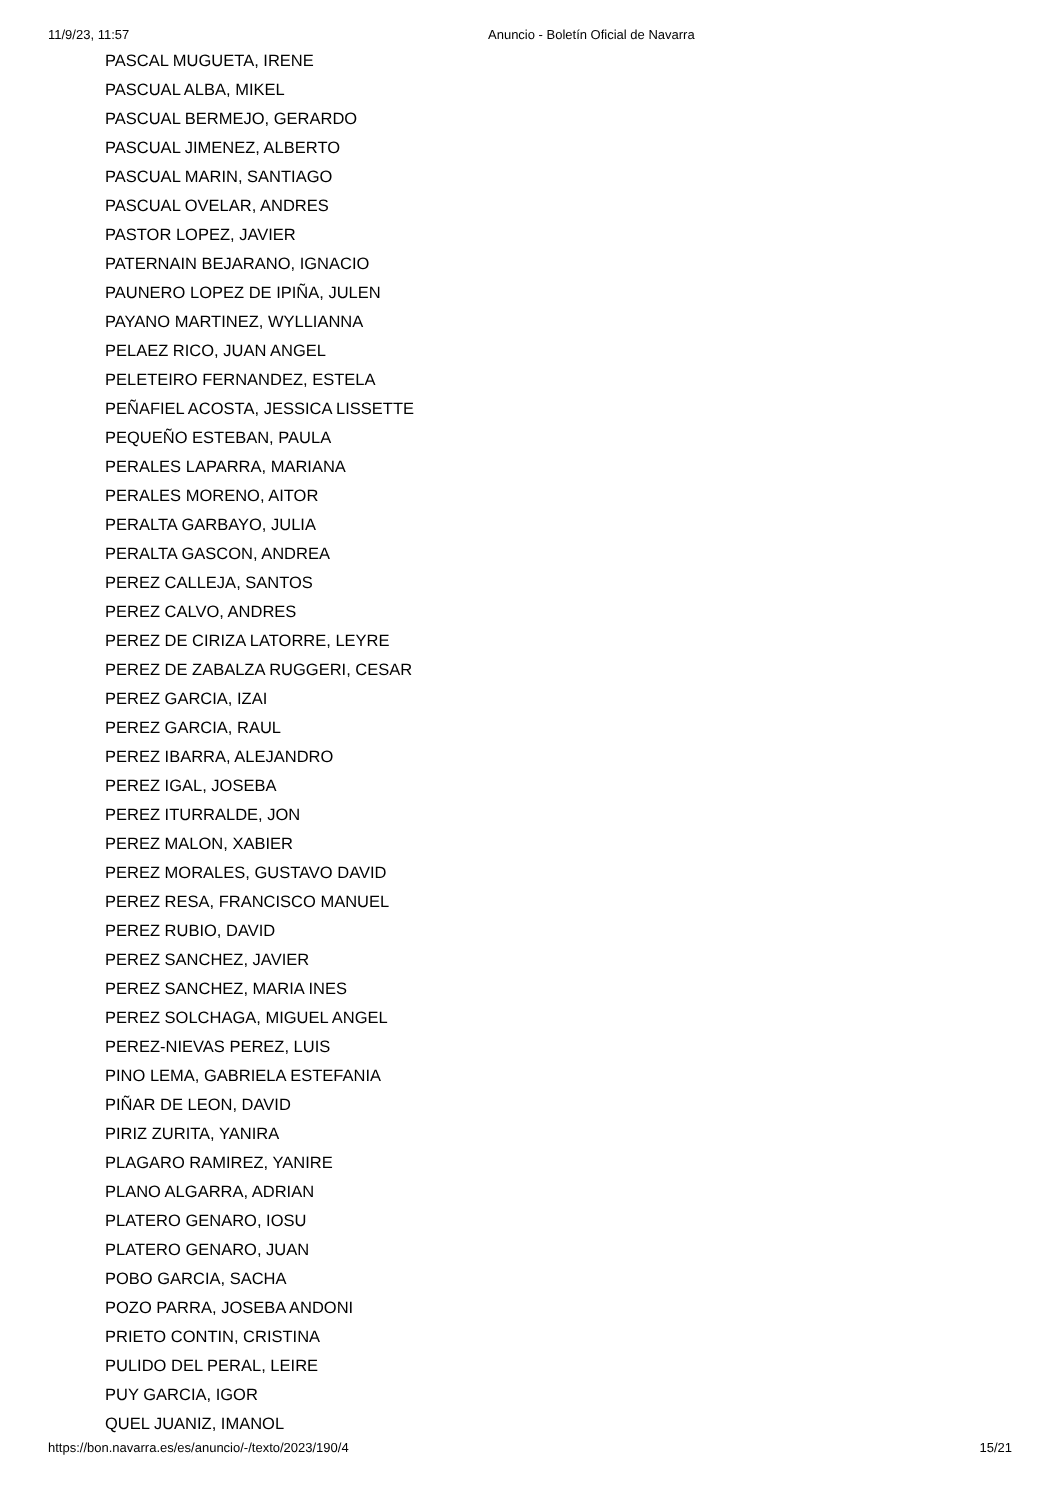11/9/23, 11:57 Anuncio - Boletín Oficial de Navarra
PASCAL MUGUETA, IRENE
PASCUAL ALBA, MIKEL
PASCUAL BERMEJO, GERARDO
PASCUAL JIMENEZ, ALBERTO
PASCUAL MARIN, SANTIAGO
PASCUAL OVELAR, ANDRES
PASTOR LOPEZ, JAVIER
PATERNAIN BEJARANO, IGNACIO
PAUNERO LOPEZ DE IPIÑA, JULEN
PAYANO MARTINEZ, WYLLIANNA
PELAEZ RICO, JUAN ANGEL
PELETEIRO FERNANDEZ, ESTELA
PEÑAFIEL ACOSTA, JESSICA LISSETTE
PEQUEÑO ESTEBAN, PAULA
PERALES LAPARRA, MARIANA
PERALES MORENO, AITOR
PERALTA GARBAYO, JULIA
PERALTA GASCON, ANDREA
PEREZ CALLEJA, SANTOS
PEREZ CALVO, ANDRES
PEREZ DE CIRIZA LATORRE, LEYRE
PEREZ DE ZABALZA RUGGERI, CESAR
PEREZ GARCIA, IZAI
PEREZ GARCIA, RAUL
PEREZ IBARRA, ALEJANDRO
PEREZ IGAL, JOSEBA
PEREZ ITURRALDE, JON
PEREZ MALON, XABIER
PEREZ MORALES, GUSTAVO DAVID
PEREZ RESA, FRANCISCO MANUEL
PEREZ RUBIO, DAVID
PEREZ SANCHEZ, JAVIER
PEREZ SANCHEZ, MARIA INES
PEREZ SOLCHAGA, MIGUEL ANGEL
PEREZ-NIEVAS PEREZ, LUIS
PINO LEMA, GABRIELA ESTEFANIA
PIÑAR DE LEON, DAVID
PIRIZ ZURITA, YANIRA
PLAGARO RAMIREZ, YANIRE
PLANO ALGARRA, ADRIAN
PLATERO GENARO, IOSU
PLATERO GENARO, JUAN
POBO GARCIA, SACHA
POZO PARRA, JOSEBA ANDONI
PRIETO CONTIN, CRISTINA
PULIDO DEL PERAL, LEIRE
PUY GARCIA, IGOR
QUEL JUANIZ, IMANOL
https://bon.navarra.es/es/anuncio/-/texto/2023/190/4 15/21